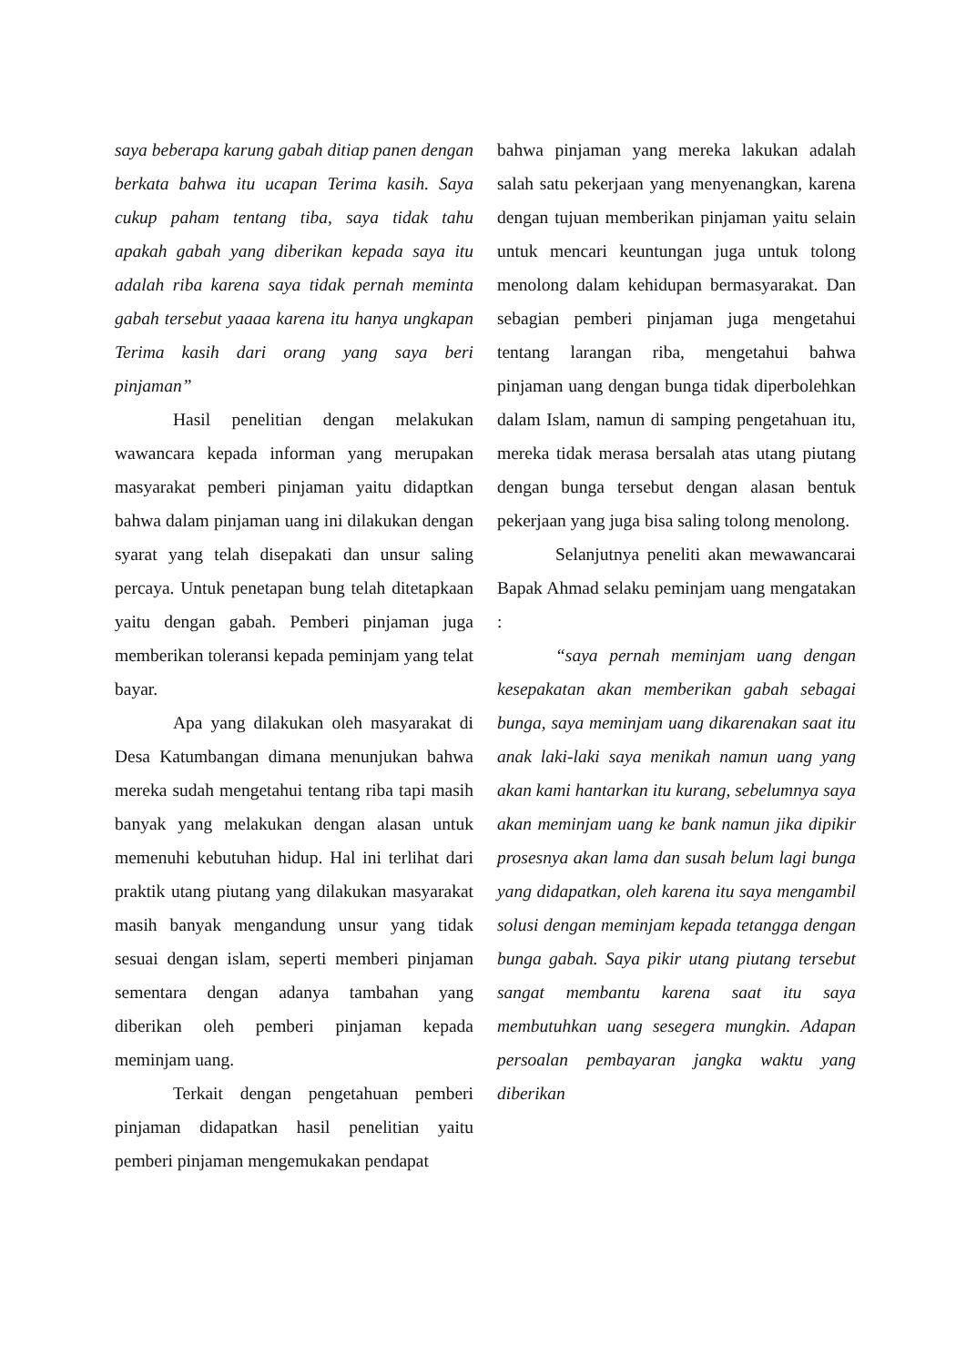saya beberapa karung gabah ditiap panen dengan berkata bahwa itu ucapan Terima kasih. Saya cukup paham tentang tiba, saya tidak tahu apakah gabah yang diberikan kepada saya itu adalah riba karena saya tidak pernah meminta gabah tersebut yaaaa karena itu hanya ungkapan Terima kasih dari orang yang saya beri pinjaman”
Hasil penelitian dengan melakukan wawancara kepada informan yang merupakan masyarakat pemberi pinjaman yaitu didaptkan bahwa dalam pinjaman uang ini dilakukan dengan syarat yang telah disepakati dan unsur saling percaya. Untuk penetapan bung telah ditetapkaan yaitu dengan gabah. Pemberi pinjaman juga memberikan toleransi kepada peminjam yang telat bayar.
Apa yang dilakukan oleh masyarakat di Desa Katumbangan dimana menunjukan bahwa mereka sudah mengetahui tentang riba tapi masih banyak yang melakukan dengan alasan untuk memenuhi kebutuhan hidup. Hal ini terlihat dari praktik utang piutang yang dilakukan masyarakat masih banyak mengandung unsur yang tidak sesuai dengan islam, seperti memberi pinjaman sementara dengan adanya tambahan yang diberikan oleh pemberi pinjaman kepada meminjam uang.
Terkait dengan pengetahuan pemberi pinjaman didapatkan hasil penelitian yaitu pemberi pinjaman mengemukakan pendapat
bahwa pinjaman yang mereka lakukan adalah salah satu pekerjaan yang menyenangkan, karena dengan tujuan memberikan pinjaman yaitu selain untuk mencari keuntungan juga untuk tolong menolong dalam kehidupan bermasyarakat. Dan sebagian pemberi pinjaman juga mengetahui tentang larangan riba, mengetahui bahwa pinjaman uang dengan bunga tidak diperbolehkan dalam Islam, namun di samping pengetahuan itu, mereka tidak merasa bersalah atas utang piutang dengan bunga tersebut dengan alasan bentuk pekerjaan yang juga bisa saling tolong menolong.
Selanjutnya peneliti akan mewawancarai Bapak Ahmad selaku peminjam uang mengatakan :
“saya pernah meminjam uang dengan kesepakatan akan memberikan gabah sebagai bunga, saya meminjam uang dikarenakan saat itu anak laki-laki saya menikah namun uang yang akan kami hantarkan itu kurang, sebelumnya saya akan meminjam uang ke bank namun jika dipikir prosesnya akan lama dan susah belum lagi bunga yang didapatkan, oleh karena itu saya mengambil solusi dengan meminjam kepada tetangga dengan bunga gabah. Saya pikir utang piutang tersebut sangat membantu karena saat itu saya membutuhkan uang sesegera mungkin. Adapan persoalan pembayaran jangka waktu yang diberikan